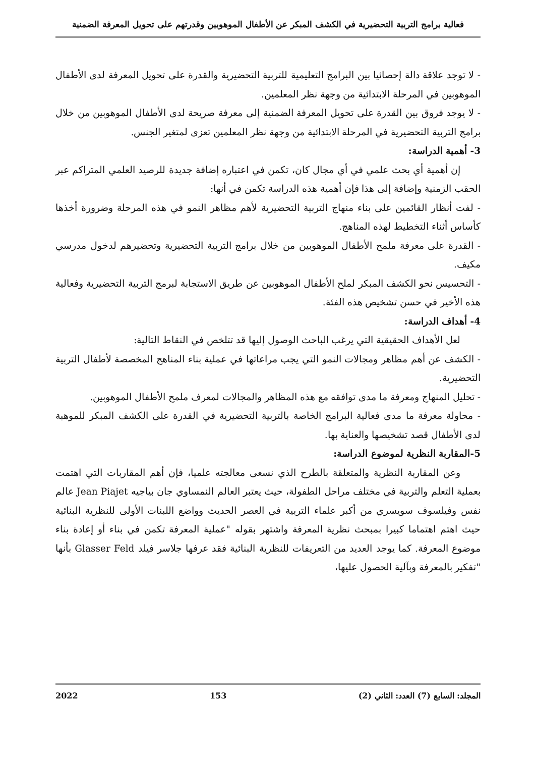فعالية برامج التربية التحضيرية في الكشف المبكر عن الأطفال الموهوبين وقدرتهم على تحويل المعرفة الضمنية
- لا توجد علاقة دالة إحصائيا بين البرامج التعليمية للتربية التحضيرية والقدرة على تحويل المعرفة لدى الأطفال الموهوبين في المرحلة الابتدائية من وجهة نظر المعلمين.
- لا يوجد فروق بين القدرة على تحويل المعرفة الضمنية إلى معرفة صريحة لدى الأطفال الموهوبين من خلال برامج التربية التحضيرية في المرحلة الابتدائية من وجهة نظر المعلمين تعزى لمتغير الجنس.
3- أهمية الدراسة:
إن أهمية أي بحث علمي في أي مجال كان، تكمن في اعتباره إضافة جديدة للرصيد العلمي المتراكم عبر الحقب الزمنية وإضافة إلى هذا فإن أهمية هذه الدراسة تكمن في أنها:
- لفت أنظار القائمين على بناء منهاج التربية التحضيرية لأهم مظاهر النمو في هذه المرحلة وضرورة أخذها كأساس أثناء التخطيط لهذه المناهج.
- القدرة على معرفة ملمح الأطفال الموهوبين من خلال برامج التربية التحضيرية وتحضيرهم لدخول مدرسي مكيف.
- التحسيس نحو الكشف المبكر لملح الأطفال الموهوبين عن طريق الاستجابة لبرمج التربية التحضيرية وفعالية هذه الأخير في حسن تشخيص هذه الفئة.
4- أهداف الدراسة:
لعل الأهداف الحقيقية التي يرغب الباحث الوصول إليها قد تتلخص في النقاط التالية:
- الكشف عن أهم مظاهر ومجالات النمو التي يجب مراعاتها في عملية بناء المناهج المخصصة لأطفال التربية التحضيرية.
- تحليل المنهاج ومعرفة ما مدى توافقه مع هذه المظاهر والمجالات لمعرف ملمح الأطفال الموهوبين.
- محاولة معرفة ما مدى فعالية البرامج الخاصة بالتربية التحضيرية في القدرة على الكشف المبكر للموهبة لدى الأطفال قصد تشخيصها والعناية بها.
5-المقاربة النظرية لموضوع الدراسة:
وعن المقاربة النظرية والمتعلقة بالطرح الذي نسعى معالجته علميا، فإن أهم المقاربات التي اهتمت بعملية التعلم والتربية في مختلف مراحل الطفولة، حيث يعتبر العالم النمساوي جان بياجيه Jean Piajet عالم نفس وفيلسوف سويسري من أكبر علماء التربية في العصر الحديث وواضع اللبنات الأولى للنظرية البنائية حيث اهتم اهتماما كبيرا بمبحث نظرية المعرفة واشتهر بقوله "عملية المعرفة تكمن في بناء أو إعادة بناء موضوع المعرفة. كما يوجد العديد من التعريفات للنظرية البنائية فقد عرفها جلاسر فيلد Glasser Feld بأنها "تفكير بالمعرفة وبآلية الحصول عليها،
المجلد: السابع (7) العدد: الثاني (2) 153 2022